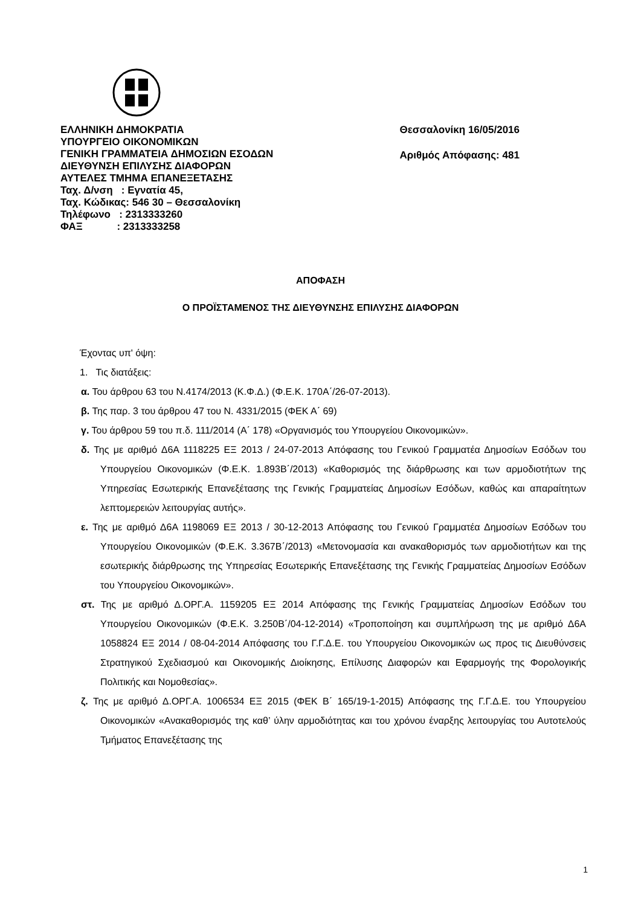ΕΛΛΗΝΙΚΗ ΔΗΜΟΚΡΑΤΙΑ
ΥΠΟΥΡΓΕΙΟ ΟΙΚΟΝΟΜΙΚΩΝ
ΓΕΝΙΚΗ ΓΡΑΜΜΑΤΕΙΑ ΔΗΜΟΣΙΩΝ ΕΣΟΔΩΝ
ΔΙΕΥΘΥΝΣΗ ΕΠΙΛΥΣΗΣ ΔΙΑΦΟΡΩΝ
ΑΥΤΕΛΕΣ ΤΜΗΜΑ ΕΠΑΝΕΞΕΤΑΣΗΣ
Ταχ. Δ/νση : Εγνατία 45,
Ταχ. Κώδικας: 546 30 – Θεσσαλονίκη
Τηλέφωνο : 2313333260
ΦΑΞ : 2313333258
Θεσσαλονίκη 16/05/2016
Αριθμός Απόφασης: 481
ΑΠΟΦΑΣΗ
Ο ΠΡΟΪΣΤΑΜΕΝΟΣ ΤΗΣ ΔΙΕΥΘΥΝΣΗΣ ΕΠΙΛΥΣΗΣ ΔΙΑΦΟΡΩΝ
Έχοντας υπ' όψη:
1. Τις διατάξεις:
α. Του άρθρου 63 του Ν.4174/2013 (Κ.Φ.Δ.) (Φ.Ε.Κ. 170Α΄/26-07-2013).
β. Της παρ. 3 του άρθρου 47 του Ν. 4331/2015 (ΦΕΚ Α΄ 69)
γ. Του άρθρου 59 του π.δ. 111/2014 (Α΄ 178) «Οργανισμός του Υπουργείου Οικονομικών».
δ. Της με αριθμό Δ6Α 1118225 ΕΞ 2013 / 24-07-2013 Απόφασης του Γενικού Γραμματέα Δημοσίων Εσόδων του Υπουργείου Οικονομικών (Φ.Ε.Κ. 1.893Β΄/2013) «Καθορισμός της διάρθρωσης και των αρμοδιοτήτων της Υπηρεσίας Εσωτερικής Επανεξέτασης της Γενικής Γραμματείας Δημοσίων Εσόδων, καθώς και απαραίτητων λεπτομερειών λειτουργίας αυτής».
ε. Της με αριθμό Δ6Α 1198069 ΕΞ 2013 / 30-12-2013 Απόφασης του Γενικού Γραμματέα Δημοσίων Εσόδων του Υπουργείου Οικονομικών (Φ.Ε.Κ. 3.367Β΄/2013) «Μετονομασία και ανακαθορισμός των αρμοδιοτήτων και της εσωτερικής διάρθρωσης της Υπηρεσίας Εσωτερικής Επανεξέτασης της Γενικής Γραμματείας Δημοσίων Εσόδων του Υπουργείου Οικονομικών».
στ. Της με αριθμό Δ.ΟΡΓ.Α. 1159205 ΕΞ 2014 Απόφασης της Γενικής Γραμματείας Δημοσίων Εσόδων του Υπουργείου Οικονομικών (Φ.Ε.Κ. 3.250Β΄/04-12-2014) «Τροποποίηση και συμπλήρωση της με αριθμό Δ6Α 1058824 ΕΞ 2014 / 08-04-2014 Απόφασης του Γ.Γ.Δ.Ε. του Υπουργείου Οικονομικών ως προς τις Διευθύνσεις Στρατηγικού Σχεδιασμού και Οικονομικής Διοίκησης, Επίλυσης Διαφορών και Εφαρμογής της Φορολογικής Πολιτικής και Νομοθεσίας».
ζ. Της με αριθμό Δ.ΟΡΓ.Α. 1006534 ΕΞ 2015 (ΦΕΚ Β΄ 165/19-1-2015) Απόφασης της Γ.Γ.Δ.Ε. του Υπουργείου Οικονομικών «Ανακαθορισμός της καθ’ ύλην αρμοδιότητας και του χρόνου έναρξης λειτουργίας του Αυτοτελούς Τμήματος Επανεξέτασης της
1